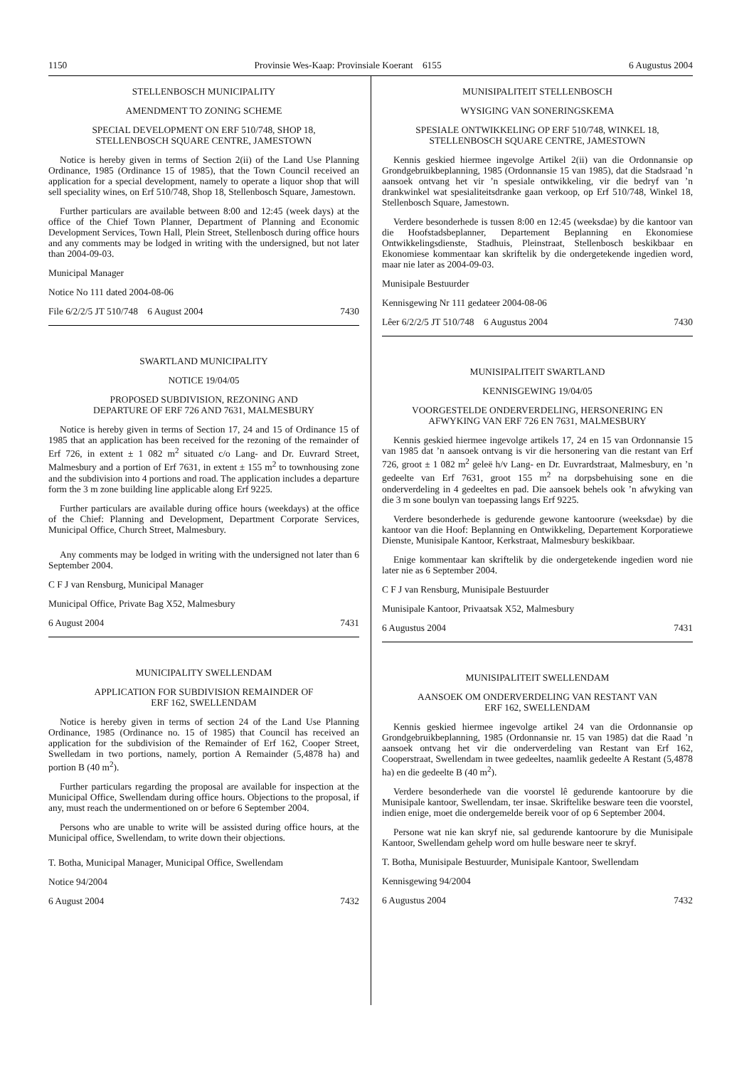1150 Provinsie Wes-Kaap: Provinsiale Koerant 6155 6 Augustus 2004
STELLENBOSCH MUNICIPALITY
AMENDMENT TO ZONING SCHEME
SPECIAL DEVELOPMENT ON ERF 510/748, SHOP 18,
STELLENBOSCH SQUARE CENTRE, JAMESTOWN
Notice is hereby given in terms of Section 2(ii) of the Land Use Planning Ordinance, 1985 (Ordinance 15 of 1985), that the Town Council received an application for a special development, namely to operate a liquor shop that will sell speciality wines, on Erf 510/748, Shop 18, Stellenbosch Square, Jamestown.
Further particulars are available between 8:00 and 12:45 (week days) at the office of the Chief Town Planner, Department of Planning and Economic Development Services, Town Hall, Plein Street, Stellenbosch during office hours and any comments may be lodged in writing with the undersigned, but not later than 2004-09-03.
Municipal Manager
Notice No 111 dated 2004-08-06
File 6/2/2/5 JT 510/748 6 August 2004 7430
SWARTLAND MUNICIPALITY
NOTICE 19/04/05
PROPOSED SUBDIVISION, REZONING AND
DEPARTURE OF ERF 726 AND 7631, MALMESBURY
Notice is hereby given in terms of Section 17, 24 and 15 of Ordinance 15 of 1985 that an application has been received for the rezoning of the remainder of Erf 726, in extent ± 1 082 m<sup>2</sup> situated c/o Lang- and Dr. Euvrard Street, Malmesbury and a portion of Erf 7631, in extent ± 155 m<sup>2</sup> to townhousing zone and the subdivision into 4 portions and road. The application includes a departure form the 3 m zone building line applicable along Erf 9225.
Further particulars are available during office hours (weekdays) at the office of the Chief: Planning and Development, Department Corporate Services, Municipal Office, Church Street, Malmesbury.
Any comments may be lodged in writing with the undersigned not later than 6 September 2004.
C F J van Rensburg, Municipal Manager
Municipal Office, Private Bag X52, Malmesbury
6 August 2004 7431
MUNICIPALITY SWELLENDAM
APPLICATION FOR SUBDIVISION REMAINDER OF
ERF 162, SWELLENDAM
Notice is hereby given in terms of section 24 of the Land Use Planning Ordinance, 1985 (Ordinance no. 15 of 1985) that Council has received an application for the subdivision of the Remainder of Erf 162, Cooper Street, Swelledam in two portions, namely, portion A Remainder (5,4878 ha) and portion B (40 m<sup>2</sup>).
Further particulars regarding the proposal are available for inspection at the Municipal Office, Swellendam during office hours. Objections to the proposal, if any, must reach the undermentioned on or before 6 September 2004.
Persons who are unable to write will be assisted during office hours, at the Municipal office, Swellendam, to write down their objections.
T. Botha, Municipal Manager, Municipal Office, Swellendam
Notice 94/2004
6 August 2004 7432
MUNISIPALITEIT STELLENBOSCH
WYSIGING VAN SONERINGSKEMA
SPESIALE ONTWIKKELING OP ERF 510/748, WINKEL 18,
STELLENBOSCH SQUARE CENTRE, JAMESTOWN
Kennis geskied hiermee ingevolge Artikel 2(ii) van die Ordonnansie op Grondgebruikbeplanning, 1985 (Ordonnansie 15 van 1985), dat die Stadsraad ’n aansoek ontvang het vir ’n spesiale ontwikkeling, vir die bedryf van ’n drankwinkel wat spesialiteitsdranke gaan verkoop, op Erf 510/748, Winkel 18, Stellenbosch Square, Jamestown.
Verdere besonderhede is tussen 8:00 en 12:45 (weeksdae) by die kantoor van die Hoofstadsbeplanner, Departement Beplanning en Ekonomiese Ontwikkelingsdienste, Stadhuis, Pleinstraat, Stellenbosch beskikbaar en Ekonomiese kommentaar kan skriftelik by die ondergetekende ingedien word, maar nie later as 2004-09-03.
Munisipale Bestuurder
Kennisgewing Nr 111 gedateer 2004-08-06
Lêer 6/2/2/5 JT 510/748 6 Augustus 2004 7430
MUNISIPALITEIT SWARTLAND
KENNISGEWING 19/04/05
VOORGESTELDE ONDERVERDELING, HERSONERING EN
AFWYKING VAN ERF 726 EN 7631, MALMESBURY
Kennis geskied hiermee ingevolge artikels 17, 24 en 15 van Ordonnansie 15 van 1985 dat ’n aansoek ontvang is vir die hersonering van die restant van Erf 726, groot ± 1 082 m<sup>2</sup> geleë h/v Lang- en Dr. Euvrardstraat, Malmesbury, en ’n gedeelte van Erf 7631, groot 155 m<sup>2</sup> na dorpsbehuising sone en die onderverdeling in 4 gedeeltes en pad. Die aansoek behels ook ’n afwyking van die 3 m sone boulyn van toepassing langs Erf 9225.
Verdere besonderhede is gedurende gewone kantoorure (weeksdae) by die kantoor van die Hoof: Beplanning en Ontwikkeling, Departement Korporatiewe Dienste, Munisipale Kantoor, Kerkstraat, Malmesbury beskikbaar.
Enige kommentaar kan skriftelik by die ondergetekende ingedien word nie later nie as 6 September 2004.
C F J van Rensburg, Munisipale Bestuurder
Munisipale Kantoor, Privaatsak X52, Malmesbury
6 Augustus 2004 7431
MUNISIPALITEIT SWELLENDAM
AANSOEK OM ONDERVERDELING VAN RESTANT VAN
ERF 162, SWELLENDAM
Kennis geskied hiermee ingevolge artikel 24 van die Ordonnansie op Grondgebruikbeplanning, 1985 (Ordonnansie nr. 15 van 1985) dat die Raad ’n aansoek ontvang het vir die onderverdeling van Restant van Erf 162, Cooperstraat, Swellendam in twee gedeeltes, naamlik gedeelte A Restant (5,4878 ha) en die gedeelte B (40 m<sup>2</sup>).
Verdere besonderhede van die voorstel lê gedurende kantoorure by die Munisipale kantoor, Swellendam, ter insae. Skriftelike besware teen die voorstel, indien enige, moet die ondergemelde bereik voor of op 6 September 2004.
Persone wat nie kan skryf nie, sal gedurende kantoorure by die Munisipale Kantoor, Swellendam gehelp word om hulle besware neer te skryf.
T. Botha, Munisipale Bestuurder, Munisipale Kantoor, Swellendam
Kennisgewing 94/2004
6 Augustus 2004 7432